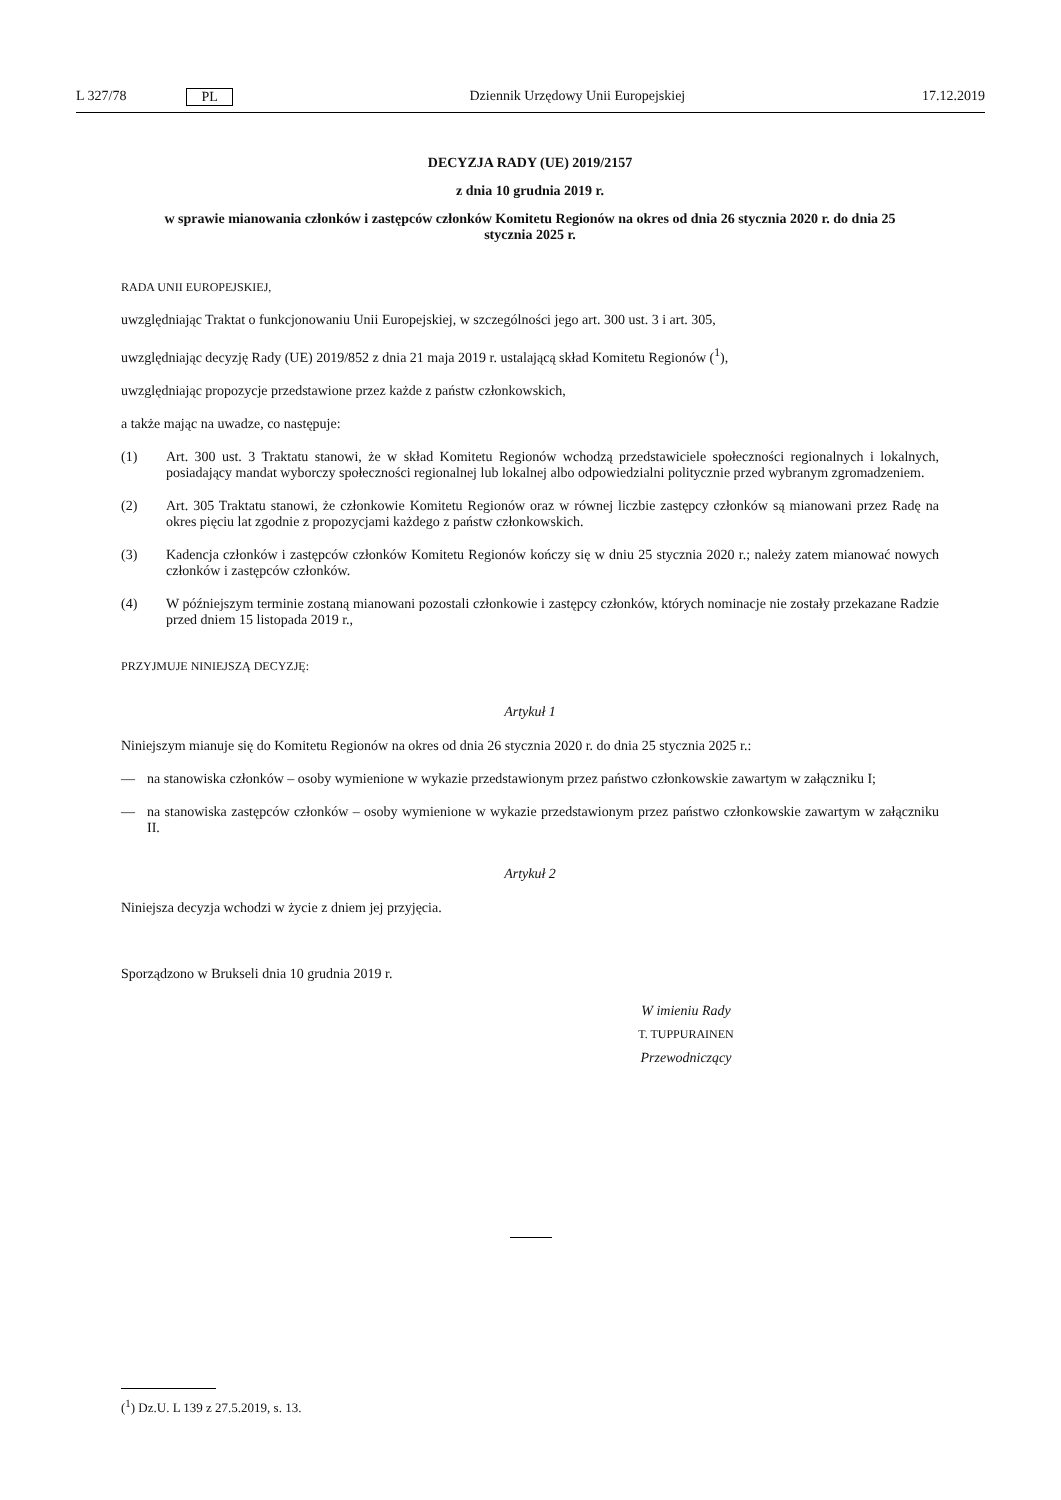L 327/78 PL Dziennik Urzędowy Unii Europejskiej 17.12.2019
DECYZJA RADY (UE) 2019/2157
z dnia 10 grudnia 2019 r.
w sprawie mianowania członków i zastępców członków Komitetu Regionów na okres od dnia 26 stycznia 2020 r. do dnia 25 stycznia 2025 r.
RADA UNII EUROPEJSKIEJ,
uwzględniając Traktat o funkcjonowaniu Unii Europejskiej, w szczególności jego art. 300 ust. 3 i art. 305,
uwzględniając decyzję Rady (UE) 2019/852 z dnia 21 maja 2019 r. ustalającą skład Komitetu Regionów (<sup>1</sup>),
uwzględniając propozycje przedstawione przez każde z państw członkowskich,
a także mając na uwadze, co następuje:
(1) Art. 300 ust. 3 Traktatu stanowi, że w skład Komitetu Regionów wchodzą przedstawiciele społeczności regionalnych i lokalnych, posiadający mandat wyborczy społeczności regionalnej lub lokalnej albo odpowiedzialni politycznie przed wybranym zgromadzeniem.
(2) Art. 305 Traktatu stanowi, że członkowie Komitetu Regionów oraz w równej liczbie zastępcy członków są mianowani przez Radę na okres pięciu lat zgodnie z propozycjami każdego z państw członkowskich.
(3) Kadencja członków i zastępców członków Komitetu Regionów kończy się w dniu 25 stycznia 2020 r.; należy zatem mianować nowych członków i zastępców członków.
(4) W późniejszym terminie zostaną mianowani pozostali członkowie i zastępcy członków, których nominacje nie zostały przekazane Radzie przed dniem 15 listopada 2019 r.,
PRZYJMUJE NINIEJSZĄ DECYZJĘ:
Artykuł 1
Niniejszym mianuje się do Komitetu Regionów na okres od dnia 26 stycznia 2020 r. do dnia 25 stycznia 2025 r.:
— na stanowiska członków – osoby wymienione w wykazie przedstawionym przez państwo członkowskie zawartym w załączniku I;
— na stanowiska zastępców członków – osoby wymienione w wykazie przedstawionym przez państwo członkowskie zawartym w załączniku II.
Artykuł 2
Niniejsza decyzja wchodzi w życie z dniem jej przyjęcia.
Sporządzono w Brukseli dnia 10 grudnia 2019 r.
W imieniu Rady
T. TUPPURAINEN
Przewodniczący
(<sup>1</sup>) Dz.U. L 139 z 27.5.2019, s. 13.